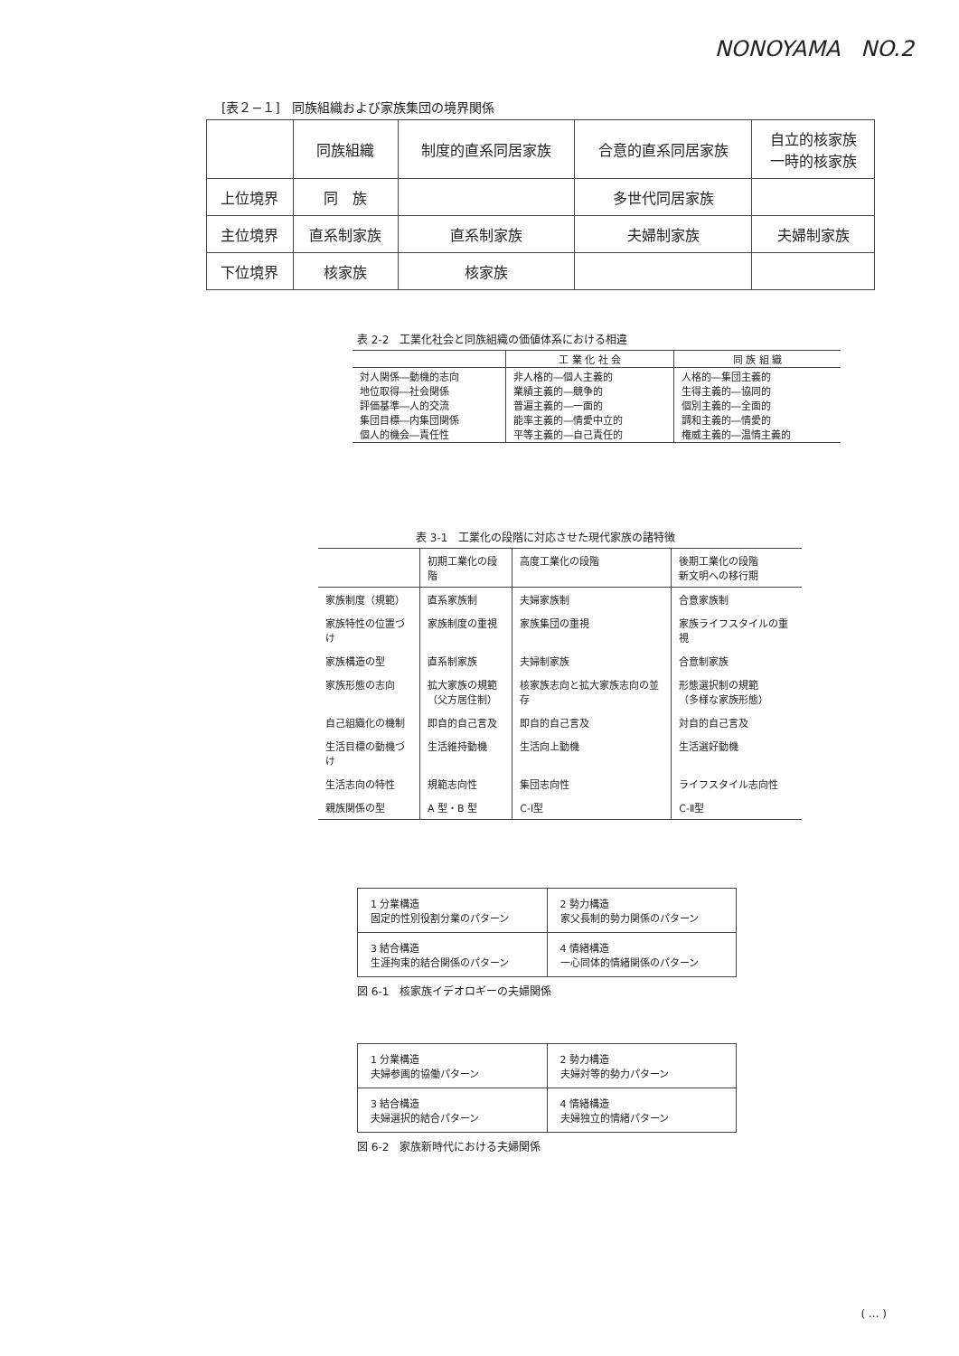NONOYAMA NO.2
[表２−１] 同族組織および家族集団の境界関係
| | 同族組織 | 制度的直系同居家族 | 合意的直系同居家族 | 自立的核家族 一時的核家族 |
| 上位境界 | 同 族 | | 多世代同居家族 | |
| 主位境界 | 直系制家族 | 直系制家族 | 夫婦制家族 | 夫婦制家族 |
| 下位境界 | 核家族 | 核家族 | | |
表 2-2 工業化社会と同族組織の価値体系における相違
| | 工 業 化 社 会 | 同 族 組 織 |
| 対人関係―動機的志向 地位取得―社会関係 評価基準―人的交流 集団目標―内集団関係 個人的機会―責任性 | 非人格的―個人主義的 業績主義的―競争的 普遍主義的―一面的 能率主義的―情愛中立的 平等主義的―自己責任的 | 人格的―集団主義的 生得主義的―協同的 個別主義的―全面的 調和主義的―情愛的 権威主義的―温情主義的 |
表 3-1 工業化の段階に対応させた現代家族の諸特徴
| | 初期工業化の段階 | 高度工業化の段階 | 後期工業化の段階 新文明への移行期 |
| 家族制度（規範） | 直系家族制 | 夫婦家族制 | 合意家族制 |
| 家族特性の位置づけ | 家族制度の重視 | 家族集団の重視 | 家族ライフスタイルの重視 |
| 家族構造の型 | 直系制家族 | 夫婦制家族 | 合意制家族 |
| 家族形態の志向 | 拡大家族の規範 （父方居住制） | 核家族志向と拡大家族志向の並存 | 形態選択制の規範 （多様な家族形態） |
| 自己組織化の機制 | 即自的自己言及 | 即自的自己言及 | 対自的自己言及 |
| 生活目標の動機づけ | 生活維持動機 | 生活向上動機 | 生活選好動機 |
| 生活志向の特性 | 規範志向性 | 集団志向性 | ライフスタイル志向性 |
| 親族関係の型 | A 型・B 型 | C-Ⅰ型 | C-Ⅱ型 |
| 1 分業構造 固定的性別役割分業のパターン | 2 勢力構造 家父長制的勢力関係のパターン |
| 3 結合構造 生涯拘束的結合関係のパターン | 4 情緒構造 一心同体的情緒関係のパターン |
図 6-1 核家族イデオロギーの夫婦関係
| 1 分業構造 夫婦参画的協働パターン | 2 勢力構造 夫婦対等的勢力パターン |
| 3 結合構造 夫婦選択的結合パターン | 4 情緒構造 夫婦独立的情緒パターン |
図 6-2 家族新時代における夫婦関係
( ... )